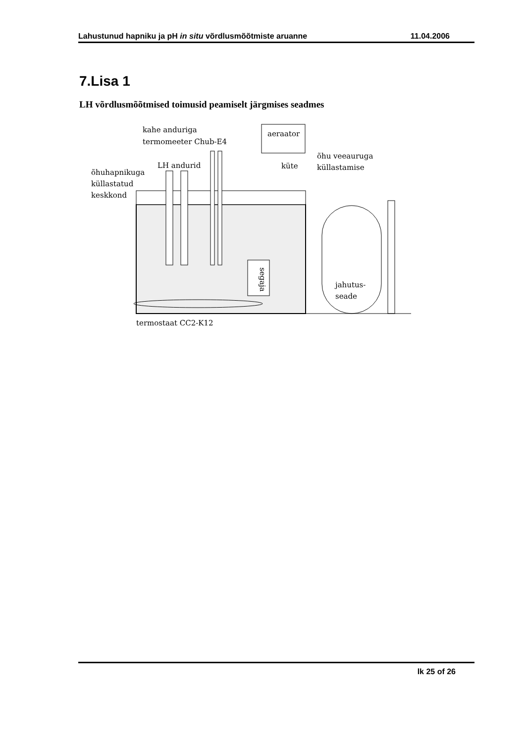Lahustunud hapniku ja pH in situ võrdlusmõõtmiste aruanne 11.04.2006
7.Lisa 1
LH võrdlusmõõtmised toimusid peamiselt järgmises seadmes
aeraator
küte
segaja
kahe anduriga
termomeeter Chub-E4
LH andurid
õhuhapnikuga
küllastatud
keskkond
õhu veeauruga
küllastamise
jahutus-
seade
termostaat CC2-K12
lk 25 of 26